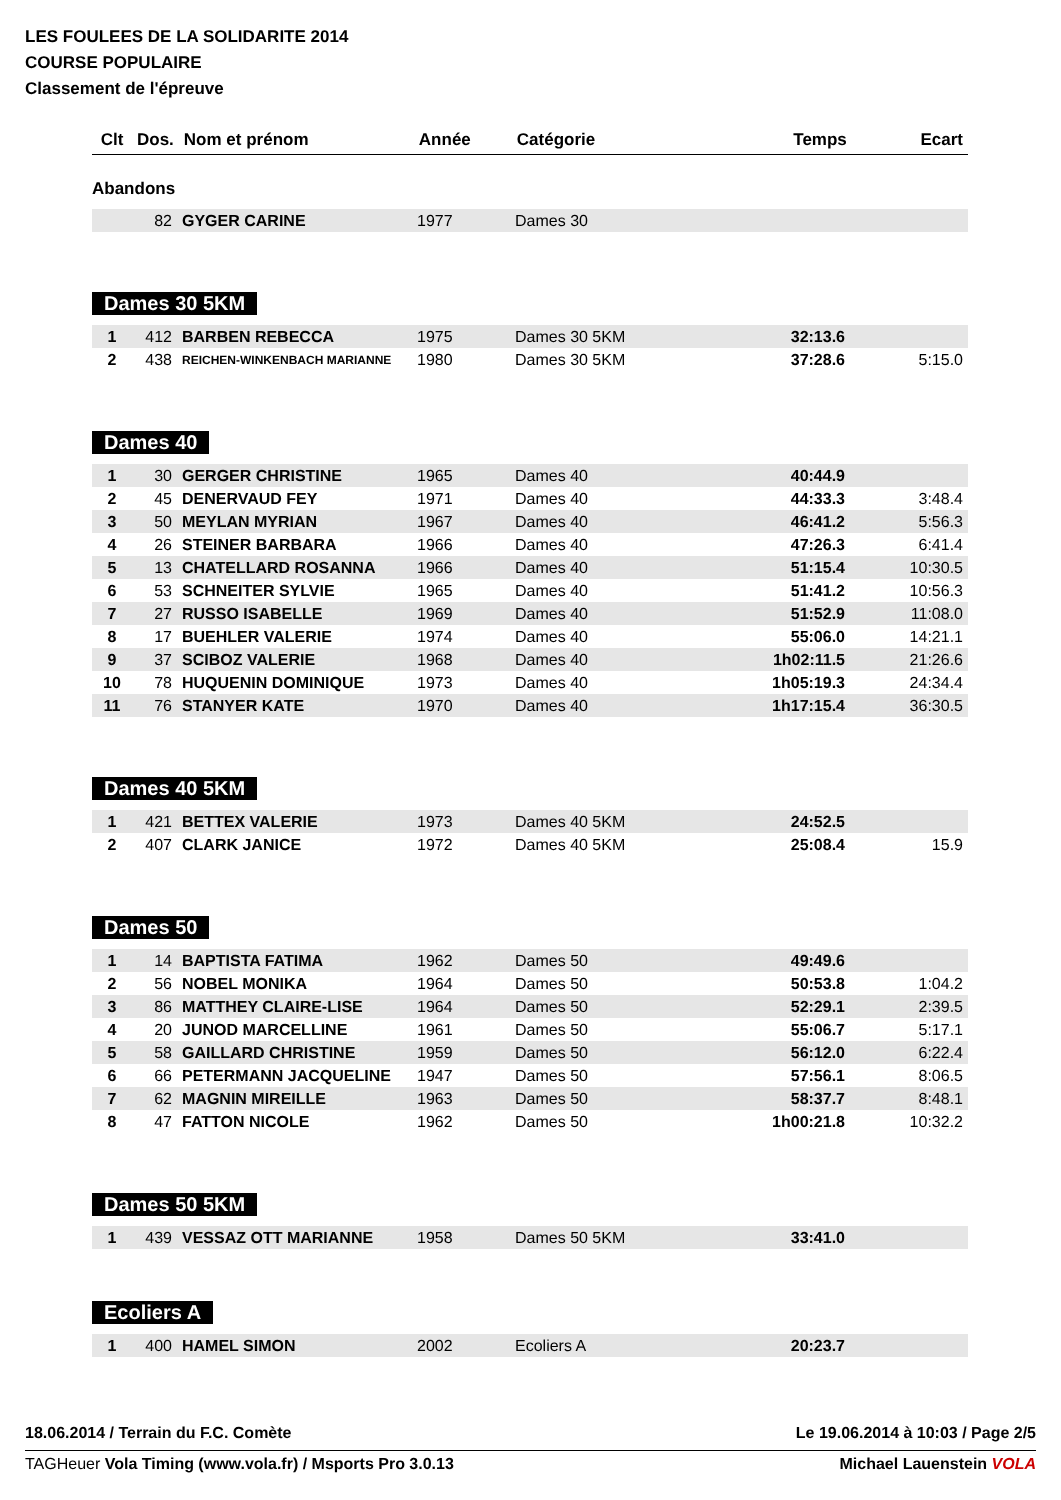LES FOULEES DE LA SOLIDARITE 2014
COURSE POPULAIRE
Classement de l'épreuve
| Clt | Dos. | Nom et prénom | Année | Catégorie | Temps | Ecart |
| --- | --- | --- | --- | --- | --- | --- |
Abandons
| | 82 | GYGER CARINE | 1977 | Dames 30 | | |
Dames 30 5KM
| 1 | 412 | BARBEN REBECCA | 1975 | Dames 30 5KM | 32:13.6 | |
| 2 | 438 | REICHEN-WINKENBACH MARIANNE | 1980 | Dames 30 5KM | 37:28.6 | 5:15.0 |
Dames 40
| 1 | 30 | GERGER CHRISTINE | 1965 | Dames 40 | 40:44.9 | |
| 2 | 45 | DENERVAUD FEY | 1971 | Dames 40 | 44:33.3 | 3:48.4 |
| 3 | 50 | MEYLAN MYRIAN | 1967 | Dames 40 | 46:41.2 | 5:56.3 |
| 4 | 26 | STEINER BARBARA | 1966 | Dames 40 | 47:26.3 | 6:41.4 |
| 5 | 13 | CHATELLARD ROSANNA | 1966 | Dames 40 | 51:15.4 | 10:30.5 |
| 6 | 53 | SCHNEITER SYLVIE | 1965 | Dames 40 | 51:41.2 | 10:56.3 |
| 7 | 27 | RUSSO ISABELLE | 1969 | Dames 40 | 51:52.9 | 11:08.0 |
| 8 | 17 | BUEHLER VALERIE | 1974 | Dames 40 | 55:06.0 | 14:21.1 |
| 9 | 37 | SCIBOZ VALERIE | 1968 | Dames 40 | 1h02:11.5 | 21:26.6 |
| 10 | 78 | HUQUENIN DOMINIQUE | 1973 | Dames 40 | 1h05:19.3 | 24:34.4 |
| 11 | 76 | STANYER KATE | 1970 | Dames 40 | 1h17:15.4 | 36:30.5 |
Dames 40 5KM
| 1 | 421 | BETTEX VALERIE | 1973 | Dames 40 5KM | 24:52.5 | |
| 2 | 407 | CLARK JANICE | 1972 | Dames 40 5KM | 25:08.4 | 15.9 |
Dames 50
| 1 | 14 | BAPTISTA FATIMA | 1962 | Dames 50 | 49:49.6 | |
| 2 | 56 | NOBEL MONIKA | 1964 | Dames 50 | 50:53.8 | 1:04.2 |
| 3 | 86 | MATTHEY CLAIRE-LISE | 1964 | Dames 50 | 52:29.1 | 2:39.5 |
| 4 | 20 | JUNOD MARCELLINE | 1961 | Dames 50 | 55:06.7 | 5:17.1 |
| 5 | 58 | GAILLARD CHRISTINE | 1959 | Dames 50 | 56:12.0 | 6:22.4 |
| 6 | 66 | PETERMANN JACQUELINE | 1947 | Dames 50 | 57:56.1 | 8:06.5 |
| 7 | 62 | MAGNIN MIREILLE | 1963 | Dames 50 | 58:37.7 | 8:48.1 |
| 8 | 47 | FATTON NICOLE | 1962 | Dames 50 | 1h00:21.8 | 10:32.2 |
Dames 50 5KM
| 1 | 439 | VESSAZ OTT MARIANNE | 1958 | Dames 50 5KM | 33:41.0 | |
Ecoliers A
| 1 | 400 | HAMEL SIMON | 2002 | Ecoliers A | 20:23.7 | |
18.06.2014 / Terrain du F.C. Comète Le 19.06.2014 à 10:03 / Page 2/5
TAGHeuer Vola Timing (www.vola.fr) / Msports Pro 3.0.13 Michael Lauenstein VOLA